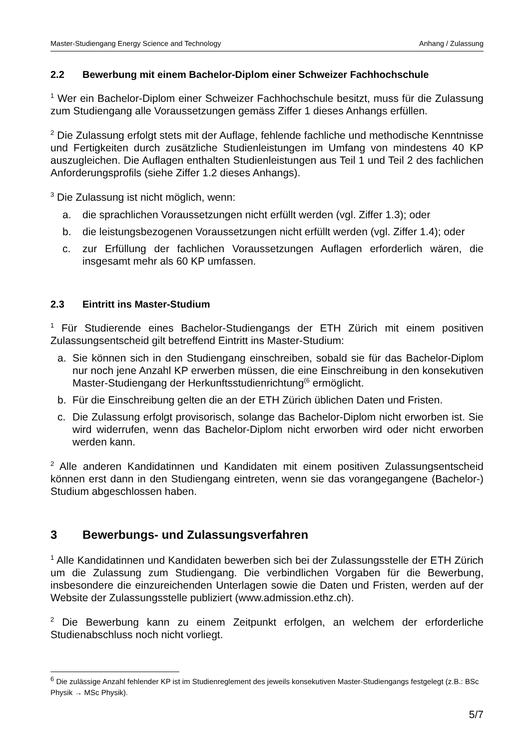Master-Studiengang Energy Science and Technology Anhang / Zulassung
2.2 Bewerbung mit einem Bachelor-Diplom einer Schweizer Fachhochschule
<sup>1</sup> Wer ein Bachelor-Diplom einer Schweizer Fachhochschule besitzt, muss für die Zulassung zum Studiengang alle Voraussetzungen gemäss Ziffer 1 dieses Anhangs erfüllen.
<sup>2</sup> Die Zulassung erfolgt stets mit der Auflage, fehlende fachliche und methodische Kenntnisse und Fertigkeiten durch zusätzliche Studienleistungen im Umfang von mindestens 40 KP auszugleichen. Die Auflagen enthalten Studienleistungen aus Teil 1 und Teil 2 des fachlichen Anforderungsprofils (siehe Ziffer 1.2 dieses Anhangs).
<sup>3</sup> Die Zulassung ist nicht möglich, wenn:
a. die sprachlichen Voraussetzungen nicht erfüllt werden (vgl. Ziffer 1.3); oder
b. die leistungsbezogenen Voraussetzungen nicht erfüllt werden (vgl. Ziffer 1.4); oder
c. zur Erfüllung der fachlichen Voraussetzungen Auflagen erforderlich wären, die insgesamt mehr als 60 KP umfassen.
2.3 Eintritt ins Master-Studium
<sup>1</sup> Für Studierende eines Bachelor-Studiengangs der ETH Zürich mit einem positiven Zulassungsentscheid gilt betreffend Eintritt ins Master-Studium:
a. Sie können sich in den Studiengang einschreiben, sobald sie für das Bachelor-Diplom nur noch jene Anzahl KP erwerben müssen, die eine Einschreibung in den konsekutiven Master-Studiengang der Herkunftsstudienrichtung<sup>(6</sup> ermöglicht.
b. Für die Einschreibung gelten die an der ETH Zürich üblichen Daten und Fristen.
c. Die Zulassung erfolgt provisorisch, solange das Bachelor-Diplom nicht erworben ist. Sie wird widerrufen, wenn das Bachelor-Diplom nicht erworben wird oder nicht erworben werden kann.
<sup>2</sup> Alle anderen Kandidatinnen und Kandidaten mit einem positiven Zulassungsentscheid können erst dann in den Studiengang eintreten, wenn sie das vorangegangene (Bachelor-) Studium abgeschlossen haben.
3 Bewerbungs- und Zulassungsverfahren
<sup>1</sup> Alle Kandidatinnen und Kandidaten bewerben sich bei der Zulassungsstelle der ETH Zürich um die Zulassung zum Studiengang. Die verbindlichen Vorgaben für die Bewerbung, insbesondere die einzureichenden Unterlagen sowie die Daten und Fristen, werden auf der Website der Zulassungsstelle publiziert (www.admission.ethz.ch).
<sup>2</sup> Die Bewerbung kann zu einem Zeitpunkt erfolgen, an welchem der erforderliche Studienabschluss noch nicht vorliegt.
<sup>6</sup> Die zulässige Anzahl fehlender KP ist im Studienreglement des jeweils konsekutiven Master-Studiengangs festgelegt (z.B.: BSc Physik → MSc Physik).
5/7